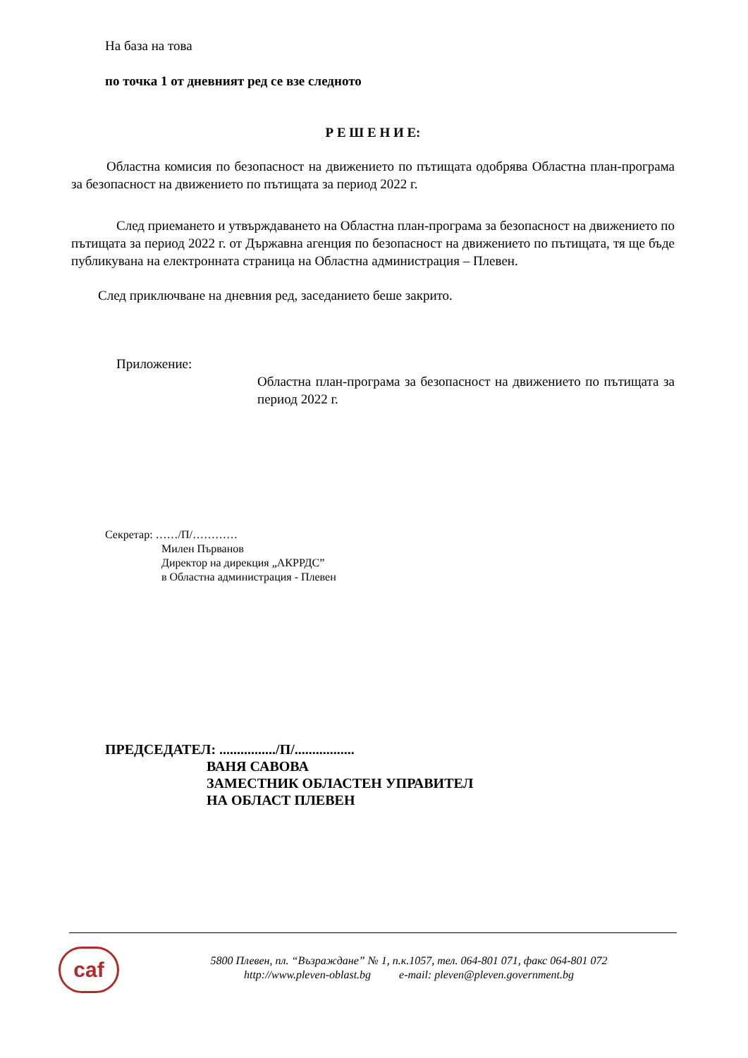На база на това
по точка 1 от дневният ред се взе следното
Р Е Ш Е Н И Е:
Областна комисия по безопасност на движението по пътищата одобрява Областна план-програма за безопасност на движението по пътищата за период 2022 г.
След приемането и утвърждаването на Областна план-програма за безопасност на движението по пътищата за период 2022 г. от Държавна агенция по безопасност на движението по пътищата, тя ще бъде публикувана на електронната страница на Областна администрация – Плевен.
След приключване на дневния ред, заседанието беше закрито.
Приложение:
Областна план-програма за безопасност на движението по пътищата за период 2022 г.
Секретар: ……/П/…………
Милен Първанов
Директор на дирекция „АКРРДС”
в Областна администрация - Плевен
ПРЕДСЕДАТЕЛ: ................/П/.................
ВАНЯ САВОВА
ЗАМЕСТНИК ОБЛАСТЕН УПРАВИТЕЛ
НА ОБЛАСТ ПЛЕВЕН
caf
5800 Плевен, пл. “Възраждане” № 1, п.к.1057, тел. 064-801 071, факс 064-801 072
http://www.pleven-oblast.bg e-mail: pleven@pleven.government.bg